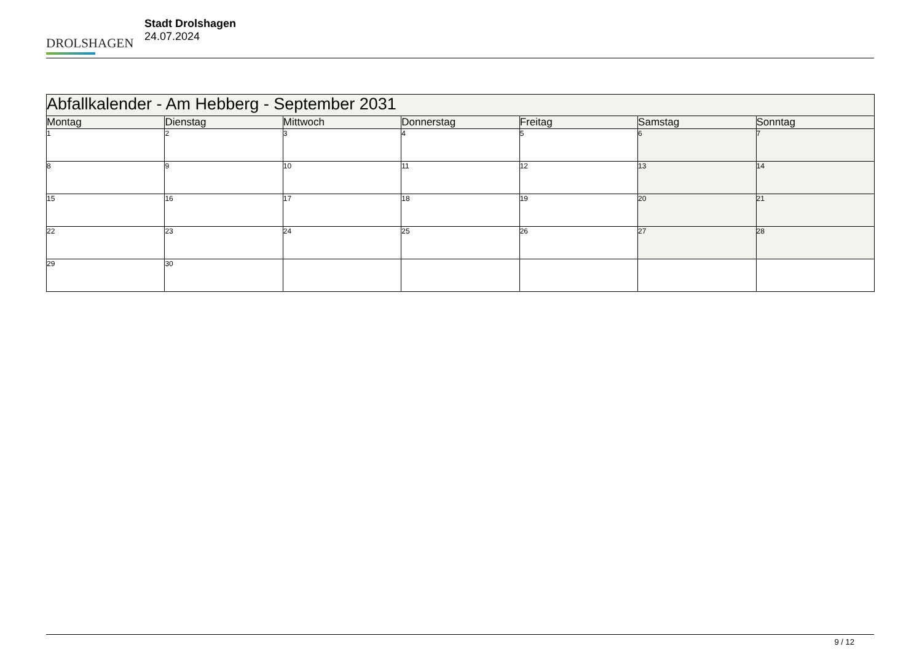DROLSHAGEN
Stadt Drolshagen
24.07.2024
| Abfallkalender - Am Hebberg - September 2031 | | | | | | |
| --- | --- | --- | --- | --- | --- | --- |
| Montag | Dienstag | Mittwoch | Donnerstag | Freitag | Samstag | Sonntag |
| 1 | 2 | 3 | 4 | 5 | 6 | 7 |
| 8 | 9 | 10 | 11 | 12 | 13 | 14 |
| 15 | 16 | 17 | 18 | 19 | 20 | 21 |
| 22 | 23 | 24 | 25 | 26 | 27 | 28 |
| 29 | 30 | | | | | |
9 / 12